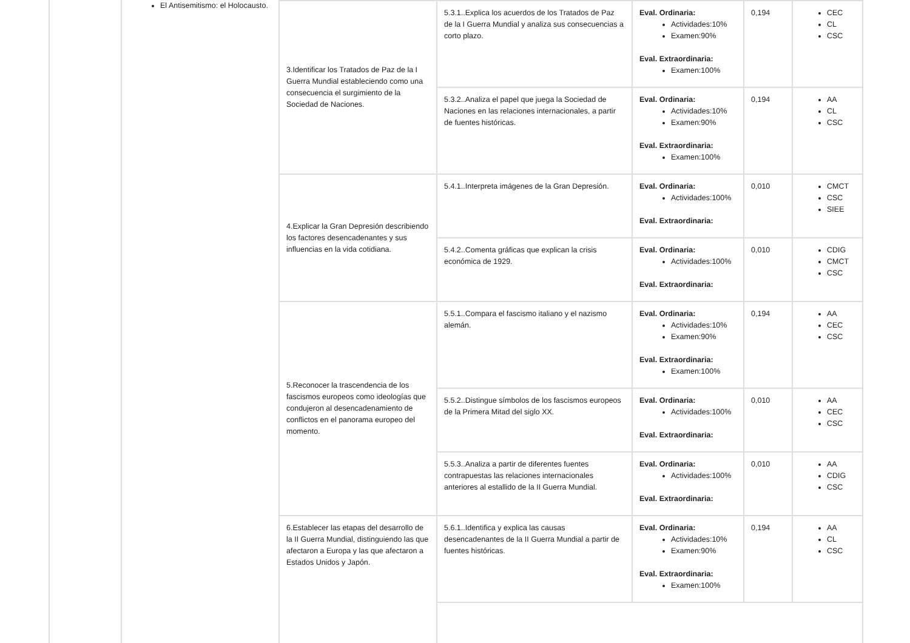El Antisemitismo: el Holocausto.
| 3.Identificar los Tratados de Paz de la I Guerra Mundial estableciendo como una consecuencia el surgimiento de la Sociedad de Naciones. | 5.3.1..Explica los acuerdos de los Tratados de Paz de la I Guerra Mundial y analiza sus consecuencias a corto plazo. | Eval. Ordinaria: Actividades:10% Examen:90% Eval. Extraordinaria: Examen:100% | 0,194 | CEC CL CSC |
| | 5.3.2..Analiza el papel que juega la Sociedad de Naciones en las relaciones internacionales, a partir de fuentes históricas. | Eval. Ordinaria: Actividades:10% Examen:90% Eval. Extraordinaria: Examen:100% | 0,194 | AA CL CSC |
| 4.Explicar la Gran Depresión describiendo los factores desencadenantes y sus influencias en la vida cotidiana. | 5.4.1..Interpreta imágenes de la Gran Depresión. | Eval. Ordinaria: Actividades:100% Eval. Extraordinaria: | 0,010 | CMCT CSC SIEE |
| | 5.4.2..Comenta gráficas que explican la crisis económica de 1929. | Eval. Ordinaria: Actividades:100% Eval. Extraordinaria: | 0,010 | CDIG CMCT CSC |
| 5.Reconocer la trascendencia de los fascismos europeos como ideologías que condujeron al desencadenamiento de conflictos en el panorama europeo del momento. | 5.5.1..Compara el fascismo italiano y el nazismo alemán. | Eval. Ordinaria: Actividades:10% Examen:90% Eval. Extraordinaria: Examen:100% | 0,194 | AA CEC CSC |
| | 5.5.2..Distingue símbolos de los fascismos europeos de la Primera Mitad del siglo XX. | Eval. Ordinaria: Actividades:100% Eval. Extraordinaria: | 0,010 | AA CEC CSC |
| | 5.5.3..Analiza a partir de diferentes fuentes contrapuestas las relaciones internacionales anteriores al estallido de la II Guerra Mundial. | Eval. Ordinaria: Actividades:100% Eval. Extraordinaria: | 0,010 | AA CDIG CSC |
| 6.Establecer las etapas del desarrollo de la II Guerra Mundial, distinguiendo las que afectaron a Europa y las que afectaron a Estados Unidos y Japón. | 5.6.1..Identifica y explica las causas desencadenantes de la II Guerra Mundial a partir de fuentes históricas. | Eval. Ordinaria: Actividades:10% Examen:90% Eval. Extraordinaria: Examen:100% | 0,194 | AA CL CSC |